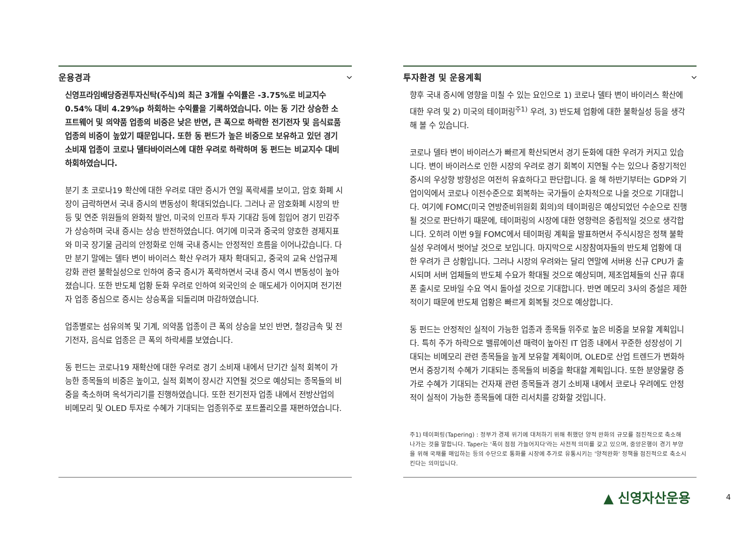운용경과 ⌵
신영프라임배당증권투자신탁(주식)의 최근 3개월 수익률은 -3.75%로 비교지수 0.54% 대비 4.29%p 하회하는 수익률을 기록하였습니다. 이는 동 기간 상승한 소프트웨어 및 의약품 업종의 비중은 낮은 반면, 큰 폭으로 하락한 전기전자 및 음식료품 업종의 비중이 높았기 때문입니다. 또한 동 펀드가 높은 비중으로 보유하고 있던 경기소비재 업종이 코로나 델타바이러스에 대한 우려로 하락하며 동 펀드는 비교지수 대비 하회하였습니다.
분기 초 코로나19 확산에 대한 우려로 대만 증시가 연일 폭락세를 보이고, 암호 화폐 시장이 급락하면서 국내 증시의 변동성이 확대되었습니다. 그러나 곧 암호화폐 시장의 반등 및 연준 위원들의 완화적 발언, 미국의 인프라 투자 기대감 등에 힘입어 경기 민감주가 상승하며 국내 증시는 상승 반전하였습니다. 여기에 미국과 중국의 양호한 경제지표와 미국 장기물 금리의 안정화로 인해 국내 증시는 안정적인 흐름을 이어나갔습니다. 다만 분기 말에는 델타 변이 바이러스 확산 우려가 재차 확대되고, 중국의 교육 산업규제 강화 관련 불확실성으로 인하여 중국 증시가 폭락하면서 국내 증시 역시 변동성이 높아졌습니다. 또한 반도체 업황 둔화 우려로 인하여 외국인의 순 매도세가 이어지며 전기전자 업종 중심으로 증시는 상승폭을 되돌리며 마감하였습니다.
업종별로는 섬유의복 및 기계, 의약품 업종이 큰 폭의 상승을 보인 반면, 철강금속 및 전기전자, 음식료 업종은 큰 폭의 하락세를 보였습니다.
동 펀드는 코로나19 재확산에 대한 우려로 경기 소비재 내에서 단기간 실적 회복이 가능한 종목들의 비중은 높이고, 실적 회복이 장시간 지연될 것으로 예상되는 종목들의 비중을 축소하며 옥석가리기를 진행하였습니다. 또한 전기전자 업종 내에서 전방산업의 비메모리 및 OLED 투자로 수혜가 기대되는 업종위주로 포트폴리오를 재편하였습니다.
투자환경 및 운용계획 ⌵
향후 국내 증시에 영향을 미칠 수 있는 요인으로 1) 코로나 델타 변이 바이러스 확산에 대한 우려 및 2) 미국의 테이퍼링<sup>주1)</sup> 우려, 3) 반도체 업황에 대한 불확실성 등을 생각해 볼 수 있습니다.
코로나 델타 변이 바이러스가 빠르게 확산되면서 경기 둔화에 대한 우려가 커지고 있습니다. 변이 바이러스로 인한 시장의 우려로 경기 회복이 지연될 수는 있으나 중장기적인 증시의 우상향 방향성은 여전히 유효하다고 판단합니다. 올 해 하반기부터는 GDP와 기업이익에서 코로나 이전수준으로 회복하는 국가들이 순차적으로 나올 것으로 기대합니다. 여기에 FOMC(미국 연방준비위원회 회의)의 테이퍼링은 예상되었던 수순으로 진행될 것으로 판단하기 때문에, 테이퍼링의 시장에 대한 영향력은 중립적일 것으로 생각합니다. 오히려 이번 9월 FOMC에서 테이퍼링 계획을 발표하면서 주식시장은 정책 불확실성 우려에서 벗어날 것으로 보입니다. 마지막으로 시장참여자들의 반도체 업황에 대한 우려가 큰 상황입니다. 그러나 시장의 우려와는 달리 연말에 서버용 신규 CPU가 출시되며 서버 업체들의 반도체 수요가 확대될 것으로 예상되며, 제조업체들의 신규 휴대폰 출시로 모바일 수요 역시 돌아설 것으로 기대합니다. 반면 메모리 3사의 증설은 제한적이기 때문에 반도체 업황은 빠르게 회복될 것으로 예상합니다.
동 펀드는 안정적인 실적이 가능한 업종과 종목들 위주로 높은 비중을 보유할 계획입니다. 특히 주가 하락으로 밸류에이션 매력이 높아진 IT 업종 내에서 꾸준한 성장성이 기대되는 비메모리 관련 종목들을 높게 보유할 계획이며, OLED로 산업 트렌드가 변화하면서 중장기적 수혜가 기대되는 종목들의 비중을 확대할 계획입니다. 또한 분양물량 증가로 수혜가 기대되는 건자재 관련 종목들과 경기 소비재 내에서 코로나 우려에도 안정적이 실적이 가능한 종목들에 대한 리서치를 강화할 것입니다.
주1) 테이퍼링(Tapering) : 정부가 경제 위기에 대처하기 위해 취했던 양적 완화의 규모를 점진적으로 축소해 나가는 것을 말합니다. Taper는 '폭이 점점 가늘어지다'라는 사전적 의미를 갖고 있으며, 중앙은행이 경기 부양을 위해 국채를 매입하는 등의 수단으로 통화를 시장에 추가로 유통시키는 '양적완화' 정책을 점진적으로 축소시킨다는 의미입니다.
▲ 신영자산운용 4